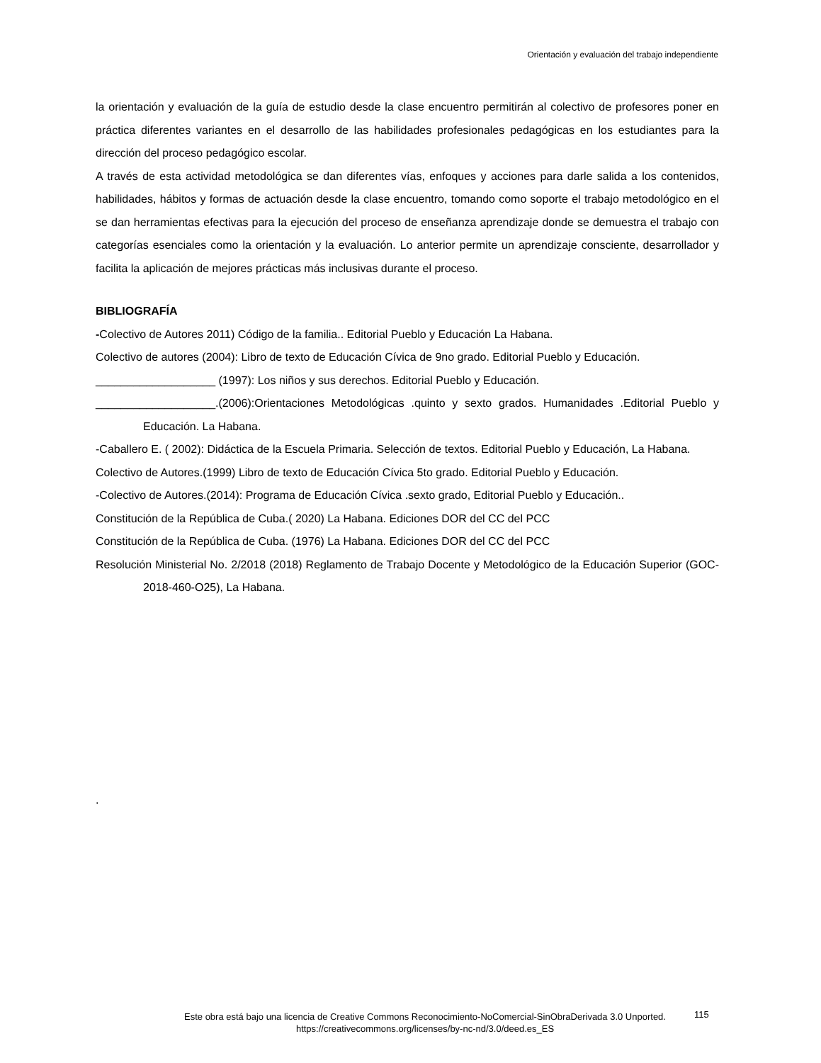Orientación y evaluación del trabajo independiente
la orientación y evaluación de la guía de estudio desde la clase encuentro permitirán al colectivo de profesores poner en práctica diferentes variantes en el desarrollo de las habilidades profesionales pedagógicas en los estudiantes para la dirección del proceso pedagógico escolar.
A través de esta actividad metodológica se dan diferentes vías, enfoques y acciones para darle salida a los contenidos, habilidades, hábitos y formas de actuación desde la clase encuentro, tomando como soporte el trabajo metodológico en el se dan herramientas efectivas para la ejecución del proceso de enseñanza aprendizaje donde se demuestra el trabajo con categorías esenciales como la orientación y la evaluación. Lo anterior permite un aprendizaje consciente, desarrollador y facilita la aplicación de mejores prácticas más inclusivas durante el proceso.
BIBLIOGRAFÍA
-Colectivo de Autores 2011) Código de la familia.. Editorial Pueblo y Educación La Habana.
Colectivo de autores (2004): Libro de texto de Educación Cívica de 9no grado. Editorial Pueblo y Educación.
___________________ (1997): Los niños y sus derechos. Editorial Pueblo y Educación.
___________________.(2006):Orientaciones Metodológicas .quinto y sexto grados. Humanidades .Editorial Pueblo y Educación. La Habana.
-Caballero E. ( 2002): Didáctica de la Escuela Primaria. Selección de textos. Editorial Pueblo y Educación, La Habana.
Colectivo de Autores.(1999) Libro de texto de Educación Cívica 5to grado. Editorial Pueblo y Educación.
-Colectivo de Autores.(2014): Programa de Educación Cívica .sexto grado, Editorial Pueblo y Educación..
Constitución de la República de Cuba.( 2020) La Habana. Ediciones DOR del CC del PCC
Constitución de la República de Cuba. (1976) La Habana. Ediciones DOR del CC del PCC
Resolución Ministerial No. 2/2018 (2018) Reglamento de Trabajo Docente y Metodológico de la Educación Superior (GOC-2018-460-O25), La Habana.
.
Este obra está bajo una licencia de Creative Commons Reconocimiento-NoComercial-SinObraDerivada 3.0 Unported.
https://creativecommons.org/licenses/by-nc-nd/3.0/deed.es_ES
115